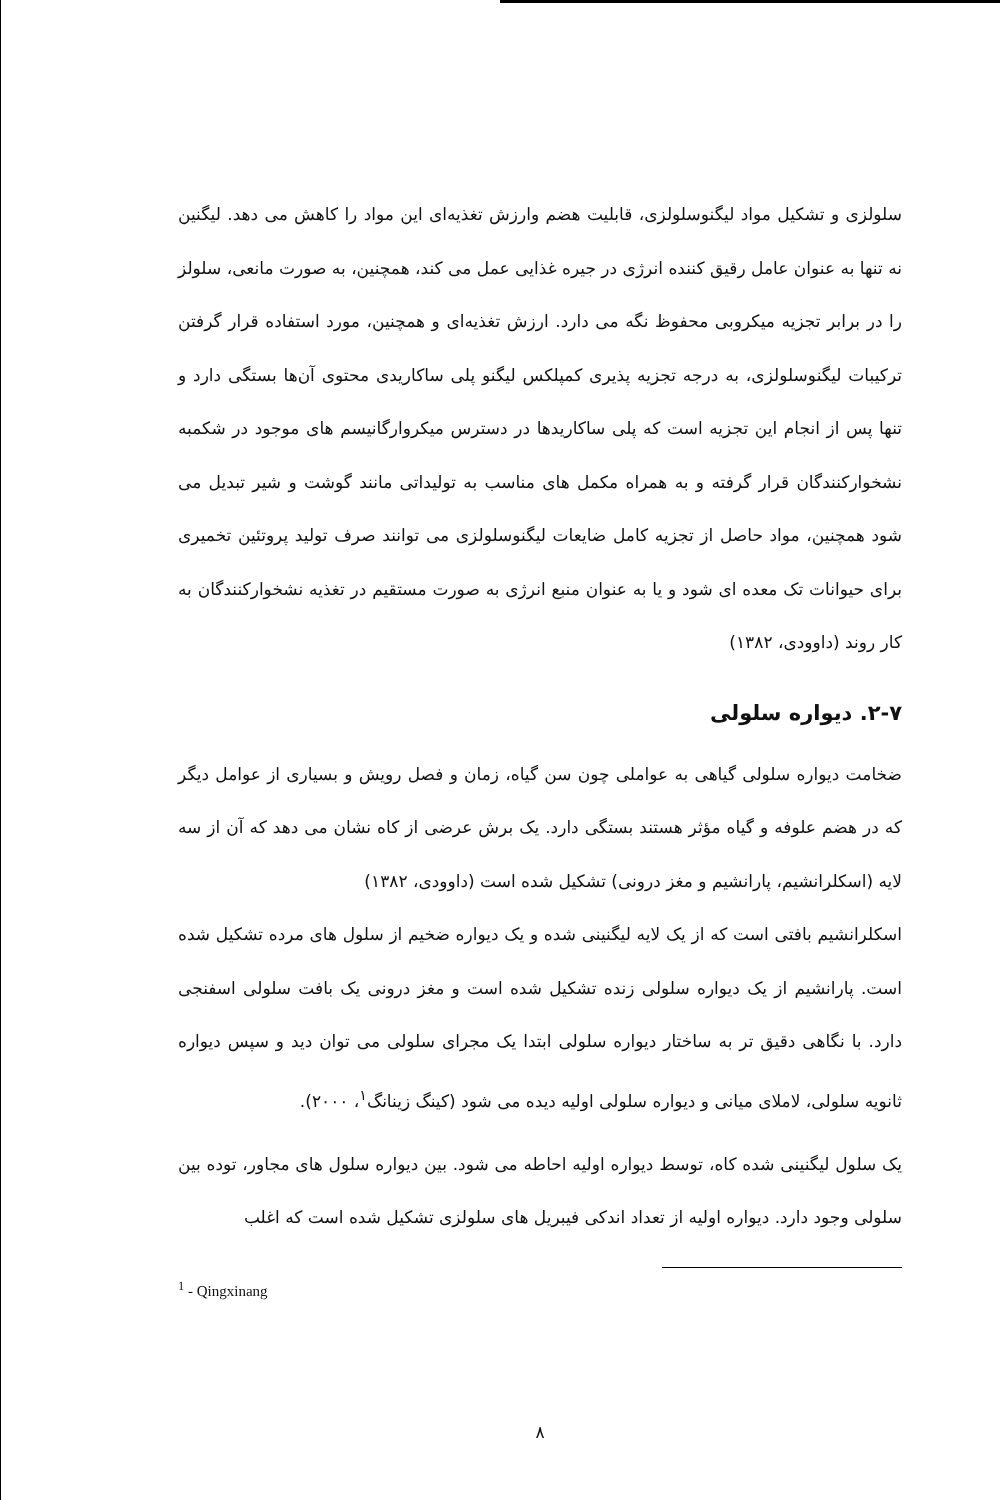سلولزی و تشکیل مواد لیگنوسلولزی، قابلیت هضم وارزش تغذیه‌ای این مواد را کاهش می دهد. لیگنین نه تنها به عنوان عامل رقیق کننده انرژی در جیره غذایی عمل می کند، همچنین، به صورت مانعی، سلولز را در برابر تجزیه میکروبی محفوظ نگه می دارد. ارزش تغذیه‌ای و همچنین، مورد استفاده قرار گرفتن ترکیبات لیگنوسلولزی، به درجه تجزیه پذیری کمپلکس لیگنو پلی ساکاریدی محتوی آن‌ها بستگی دارد و تنها پس از انجام این تجزیه است که پلی ساکاریدها در دسترس میکروارگانیسم های موجود در شکمبه نشخوارکنندگان قرار گرفته و به همراه مکمل های مناسب به تولیداتی مانند گوشت و شیر تبدیل می شود همچنین، مواد حاصل از تجزیه کامل ضایعات لیگنوسلولزی می توانند صرف تولید پروتئین تخمیری برای حیوانات تک معده ای شود و یا به عنوان منبع انرژی به صورت مستقیم در تغذیه نشخوارکنندگان به کار روند (داوودی، ۱۳۸۲)
۲-۷. دیواره سلولی
ضخامت دیواره سلولی گیاهی به عواملی چون سن گیاه، زمان و فصل رویش و بسیاری از عوامل دیگر که در هضم علوفه و گیاه مؤثر هستند بستگی دارد. یک برش عرضی از کاه نشان می دهد که آن از سه لایه (اسکلرانشیم، پارانشیم و مغز درونی) تشکیل شده است (داوودی، ۱۳۸۲)
اسکلرانشیم بافتی است که از یک لایه لیگنینی شده و یک دیواره ضخیم از سلول های مرده تشکیل شده است. پارانشیم از یک دیواره سلولی زنده تشکیل شده است و مغز درونی یک بافت سلولی اسفنجی دارد. با نگاهی دقیق تر به ساختار دیواره سلولی ابتدا یک مجرای سلولی می توان دید و سپس دیواره ثانویه سلولی، لاملای میانی و دیواره سلولی اولیه دیده می شود (کینگ زینانگ<sup>۱</sup>، ۲۰۰۰).
یک سلول لیگنینی شده کاه، توسط دیواره اولیه احاطه می شود. بین دیواره سلول های مجاور، توده بین سلولی وجود دارد. دیواره اولیه از تعداد اندکی فیبریل های سلولزی تشکیل شده است که اغلب
<sup>1</sup> - Qingxinang
۸